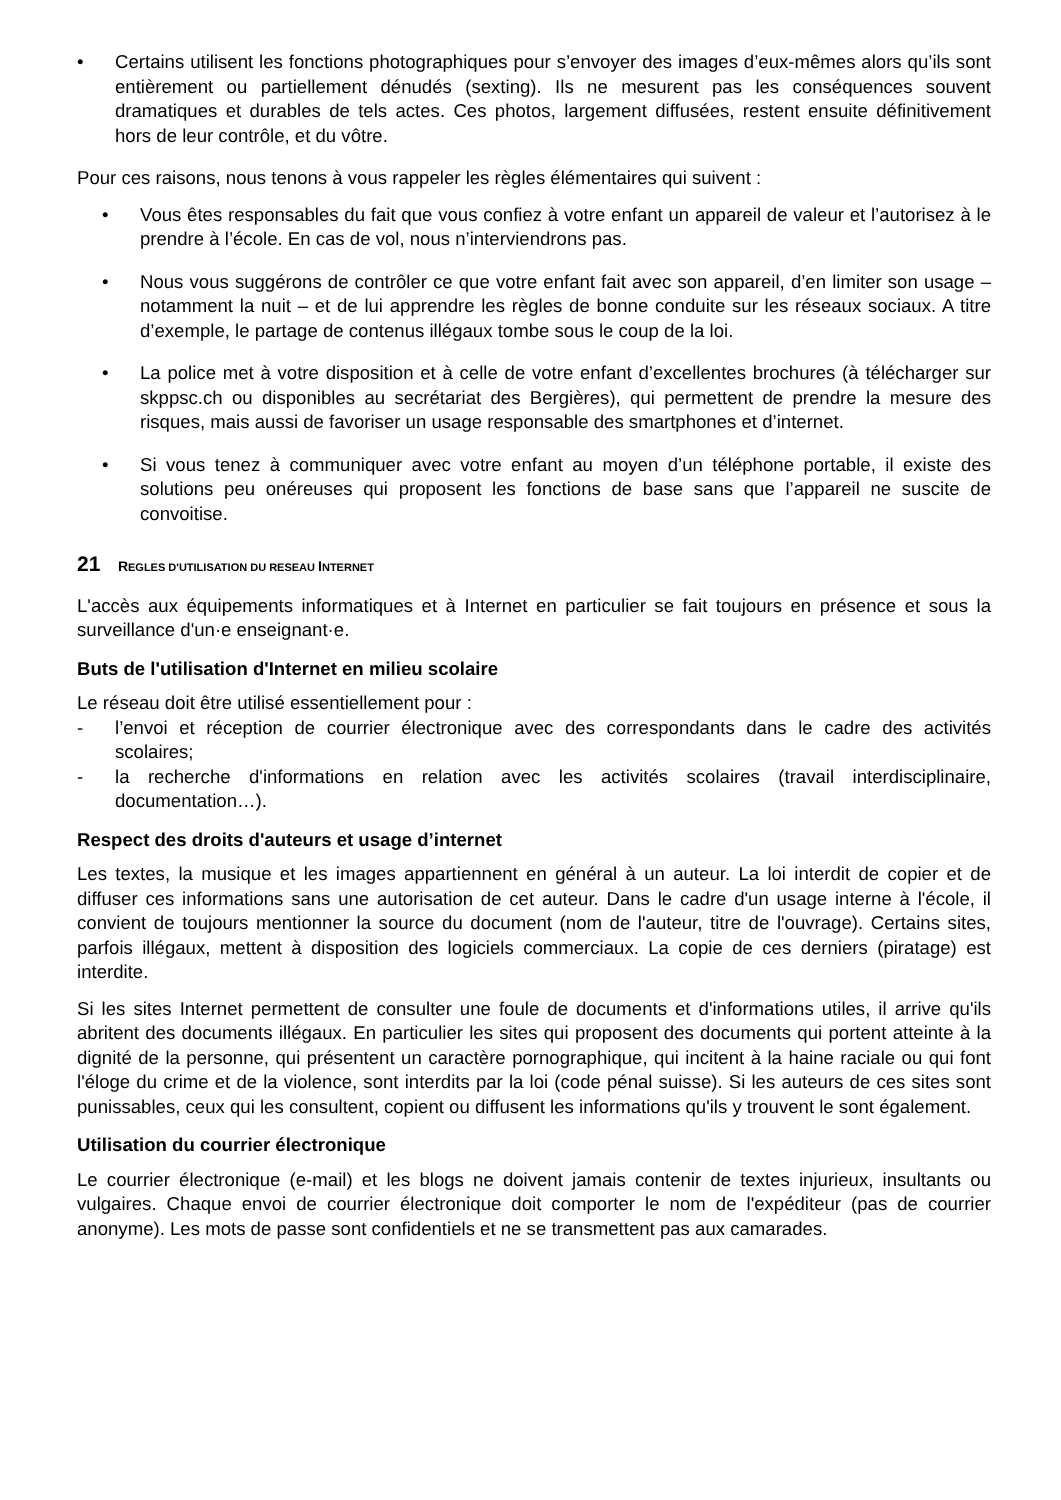• Certains utilisent les fonctions photographiques pour s’envoyer des images d’eux-mêmes alors qu’ils sont entièrement ou partiellement dénudés (sexting). Ils ne mesurent pas les conséquences souvent dramatiques et durables de tels actes. Ces photos, largement diffusées, restent ensuite définitivement hors de leur contrôle, et du vôtre.
Pour ces raisons, nous tenons à vous rappeler les règles élémentaires qui suivent :
• Vous êtes responsables du fait que vous confiez à votre enfant un appareil de valeur et l’autorisez à le prendre à l’école. En cas de vol, nous n’interviendrons pas.
• Nous vous suggérons de contrôler ce que votre enfant fait avec son appareil, d’en limiter son usage – notamment la nuit – et de lui apprendre les règles de bonne conduite sur les réseaux sociaux. A titre d’exemple, le partage de contenus illégaux tombe sous le coup de la loi.
• La police met à votre disposition et à celle de votre enfant d’excellentes brochures (à télécharger sur skppsc.ch ou disponibles au secrétariat des Bergières), qui permettent de prendre la mesure des risques, mais aussi de favoriser un usage responsable des smartphones et d’internet.
• Si vous tenez à communiquer avec votre enfant au moyen d’un téléphone portable, il existe des solutions peu onéreuses qui proposent les fonctions de base sans que l’appareil ne suscite de convoitise.
21 REGLES D'UTILISATION DU RESEAU INTERNET
L'accès aux équipements informatiques et à Internet en particulier se fait toujours en présence et sous la surveillance d'un·e enseignant·e.
Buts de l'utilisation d'Internet en milieu scolaire
Le réseau doit être utilisé essentiellement pour :
- l’envoi et réception de courrier électronique avec des correspondants dans le cadre des activités scolaires;
- la recherche d'informations en relation avec les activités scolaires (travail interdisciplinaire, documentation…).
Respect des droits d'auteurs et usage d’internet
Les textes, la musique et les images appartiennent en général à un auteur. La loi interdit de copier et de diffuser ces informations sans une autorisation de cet auteur. Dans le cadre d'un usage interne à l'école, il convient de toujours mentionner la source du document (nom de l'auteur, titre de l'ouvrage). Certains sites, parfois illégaux, mettent à disposition des logiciels commerciaux. La copie de ces derniers (piratage) est interdite.
Si les sites Internet permettent de consulter une foule de documents et d'informations utiles, il arrive qu'ils abritent des documents illégaux. En particulier les sites qui proposent des documents qui portent atteinte à la dignité de la personne, qui présentent un caractère pornographique, qui incitent à la haine raciale ou qui font l'éloge du crime et de la violence, sont interdits par la loi (code pénal suisse). Si les auteurs de ces sites sont punissables, ceux qui les consultent, copient ou diffusent les informations qu'ils y trouvent le sont également.
Utilisation du courrier électronique
Le courrier électronique (e-mail) et les blogs ne doivent jamais contenir de textes injurieux, insultants ou vulgaires. Chaque envoi de courrier électronique doit comporter le nom de l'expéditeur (pas de courrier anonyme). Les mots de passe sont confidentiels et ne se transmettent pas aux camarades.